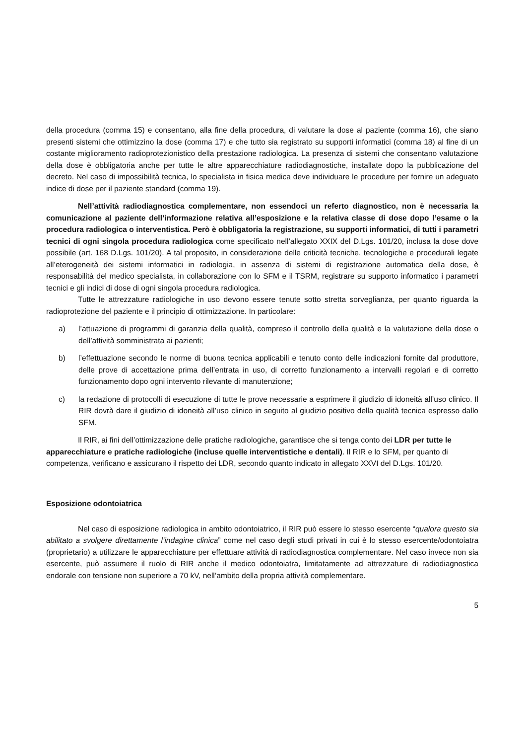della procedura (comma 15) e consentano, alla fine della procedura, di valutare la dose al paziente (comma 16), che siano presenti sistemi che ottimizzino la dose (comma 17) e che tutto sia registrato su supporti informatici (comma 18) al fine di un costante miglioramento radioprotezionistico della prestazione radiologica. La presenza di sistemi che consentano valutazione della dose è obbligatoria anche per tutte le altre apparecchiature radiodiagnostiche, installate dopo la pubblicazione del decreto. Nel caso di impossibilità tecnica, lo specialista in fisica medica deve individuare le procedure per fornire un adeguato indice di dose per il paziente standard (comma 19).
Nell’attività radiodiagnostica complementare, non essendoci un referto diagnostico, non è necessaria la comunicazione al paziente dell’informazione relativa all’esposizione e la relativa classe di dose dopo l’esame o la procedura radiologica o interventistica. Però è obbligatoria la registrazione, su supporti informatici, di tutti i parametri tecnici di ogni singola procedura radiologica come specificato nell’allegato XXIX del D.Lgs. 101/20, inclusa la dose dove possibile (art. 168 D.Lgs. 101/20). A tal proposito, in considerazione delle criticità tecniche, tecnologiche e procedurali legate all’eterogeneità dei sistemi informatici in radiologia, in assenza di sistemi di registrazione automatica della dose, è responsabilità del medico specialista, in collaborazione con lo SFM e il TSRM, registrare su supporto informatico i parametri tecnici e gli indici di dose di ogni singola procedura radiologica.
Tutte le attrezzature radiologiche in uso devono essere tenute sotto stretta sorveglianza, per quanto riguarda la radioprotezione del paziente e il principio di ottimizzazione. In particolare:
a) l’attuazione di programmi di garanzia della qualità, compreso il controllo della qualità e la valutazione della dose o dell’attività somministrata ai pazienti;
b) l’effettuazione secondo le norme di buona tecnica applicabili e tenuto conto delle indicazioni fornite dal produttore, delle prove di accettazione prima dell’entrata in uso, di corretto funzionamento a intervalli regolari e di corretto funzionamento dopo ogni intervento rilevante di manutenzione;
c) la redazione di protocolli di esecuzione di tutte le prove necessarie a esprimere il giudizio di idoneità all’uso clinico. Il RIR dovrà dare il giudizio di idoneità all’uso clinico in seguito al giudizio positivo della qualità tecnica espresso dallo SFM.
Il RIR, ai fini dell’ottimizzazione delle pratiche radiologiche, garantisce che si tenga conto dei LDR per tutte le apparecchiature e pratiche radiologiche (incluse quelle interventistiche e dentali). Il RIR e lo SFM, per quanto di competenza, verificano e assicurano il rispetto dei LDR, secondo quanto indicato in allegato XXVI del D.Lgs. 101/20.
Esposizione odontoiatrica
Nel caso di esposizione radiologica in ambito odontoiatrico, il RIR può essere lo stesso esercente “qualora questo sia abilitato a svolgere direttamente l’indagine clinica” come nel caso degli studi privati in cui è lo stesso esercente/odontoiatra (proprietario) a utilizzare le apparecchiature per effettuare attività di radiodiagnostica complementare. Nel caso invece non sia esercente, può assumere il ruolo di RIR anche il medico odontoiatra, limitatamente ad attrezzature di radiodiagnostica endorale con tensione non superiore a 70 kV, nell’ambito della propria attività complementare.
5